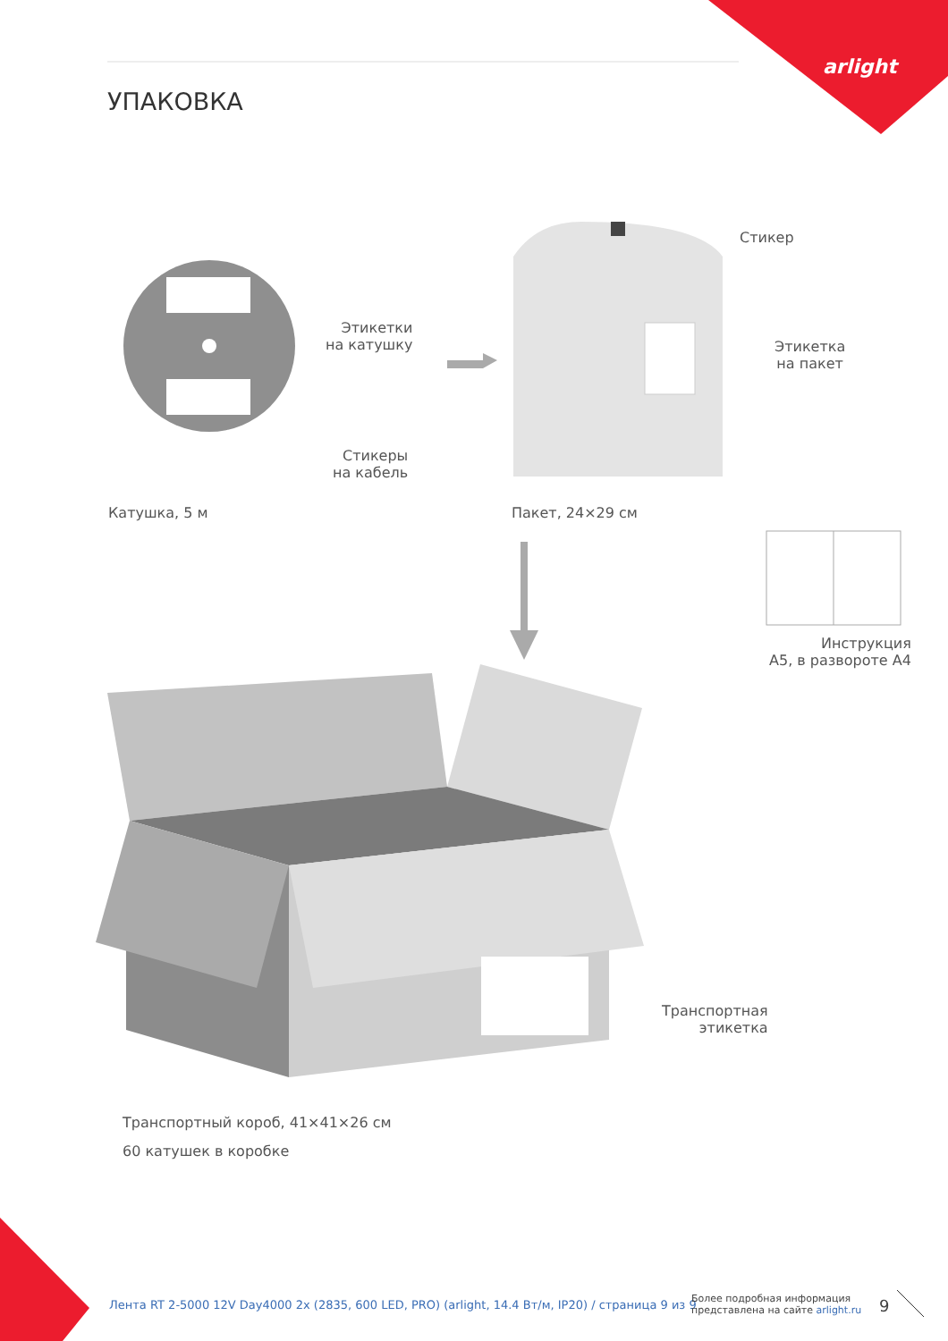arlight
УПАКОВКА
Этикетки
на катушку
Стикеры
на кабель
Катушка, 5 м
Стикер
Этикетка
на пакет
Пакет, 24×29 см
Инструкция
А5, в развороте А4
Транспортная
этикетка
Транспортный короб, 41×41×26 см
60 катушек в коробке
Лента RT 2-5000 12V Day4000 2x (2835, 600 LED, PRO) (arlight, 14.4 Вт/м, IP20) / страница 9 из 9
Более подробная информация
представлена на сайте arlight.ru
9